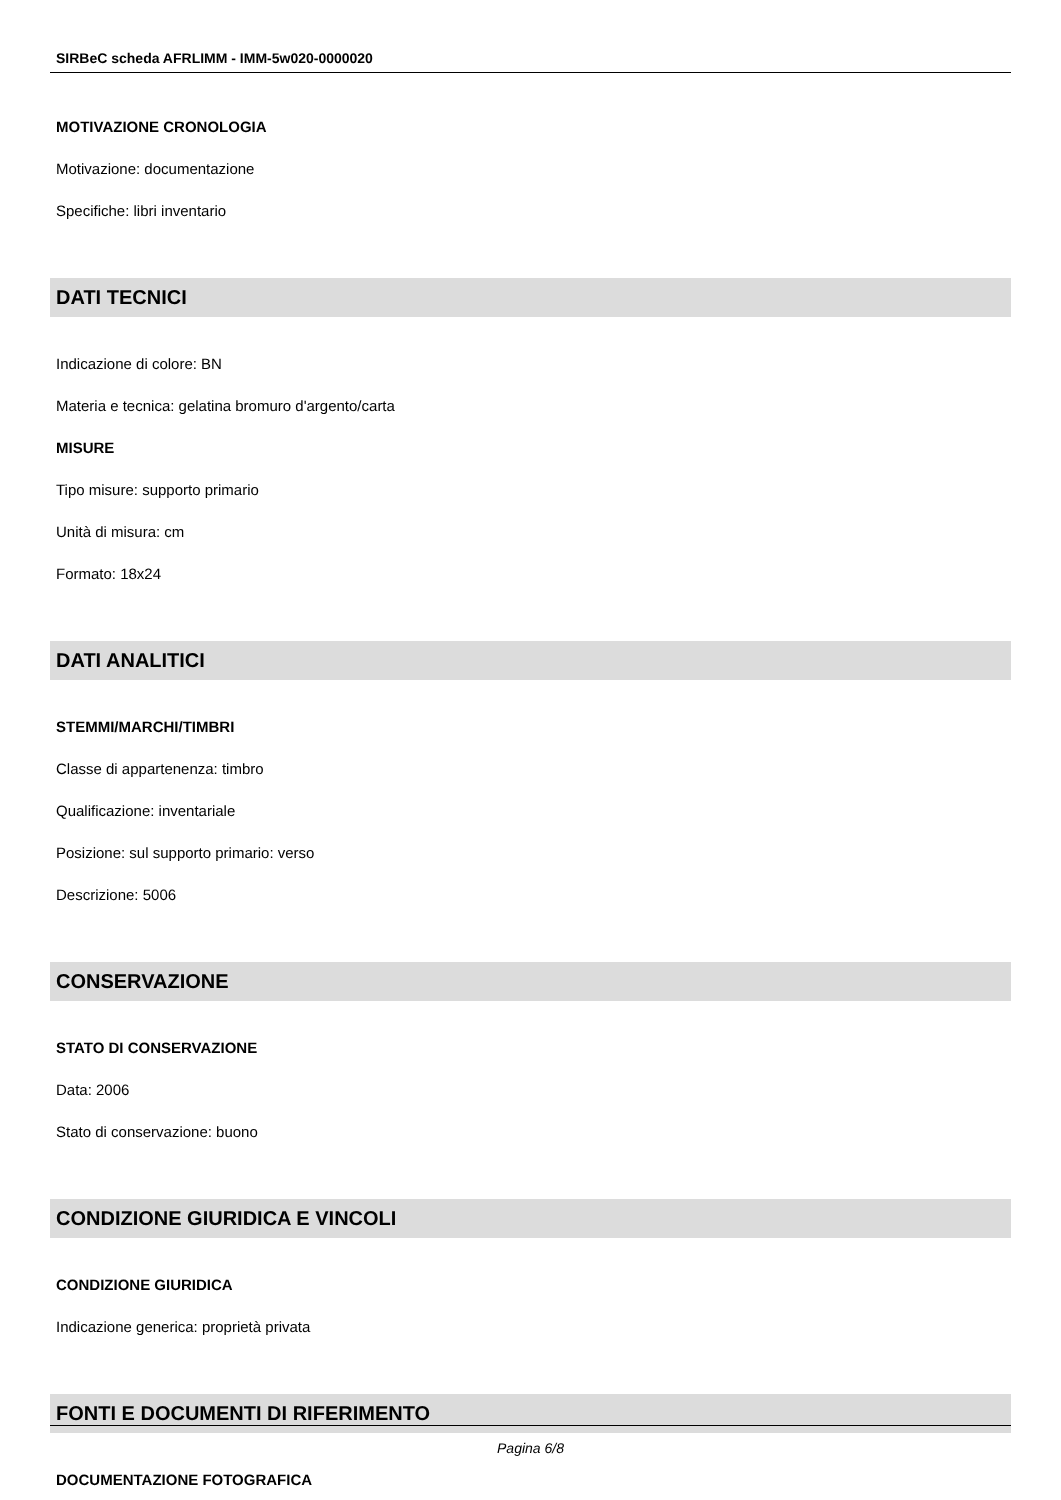SIRBeC scheda AFRLIMM - IMM-5w020-0000020
MOTIVAZIONE CRONOLOGIA
Motivazione: documentazione
Specifiche: libri inventario
DATI TECNICI
Indicazione di colore: BN
Materia e tecnica: gelatina bromuro d'argento/carta
MISURE
Tipo misure: supporto primario
Unità di misura: cm
Formato: 18x24
DATI ANALITICI
STEMMI/MARCHI/TIMBRI
Classe di appartenenza: timbro
Qualificazione: inventariale
Posizione: sul supporto primario: verso
Descrizione: 5006
CONSERVAZIONE
STATO DI CONSERVAZIONE
Data: 2006
Stato di conservazione: buono
CONDIZIONE GIURIDICA E VINCOLI
CONDIZIONE GIURIDICA
Indicazione generica: proprietà privata
FONTI E DOCUMENTI DI RIFERIMENTO
DOCUMENTAZIONE FOTOGRAFICA
Pagina 6/8